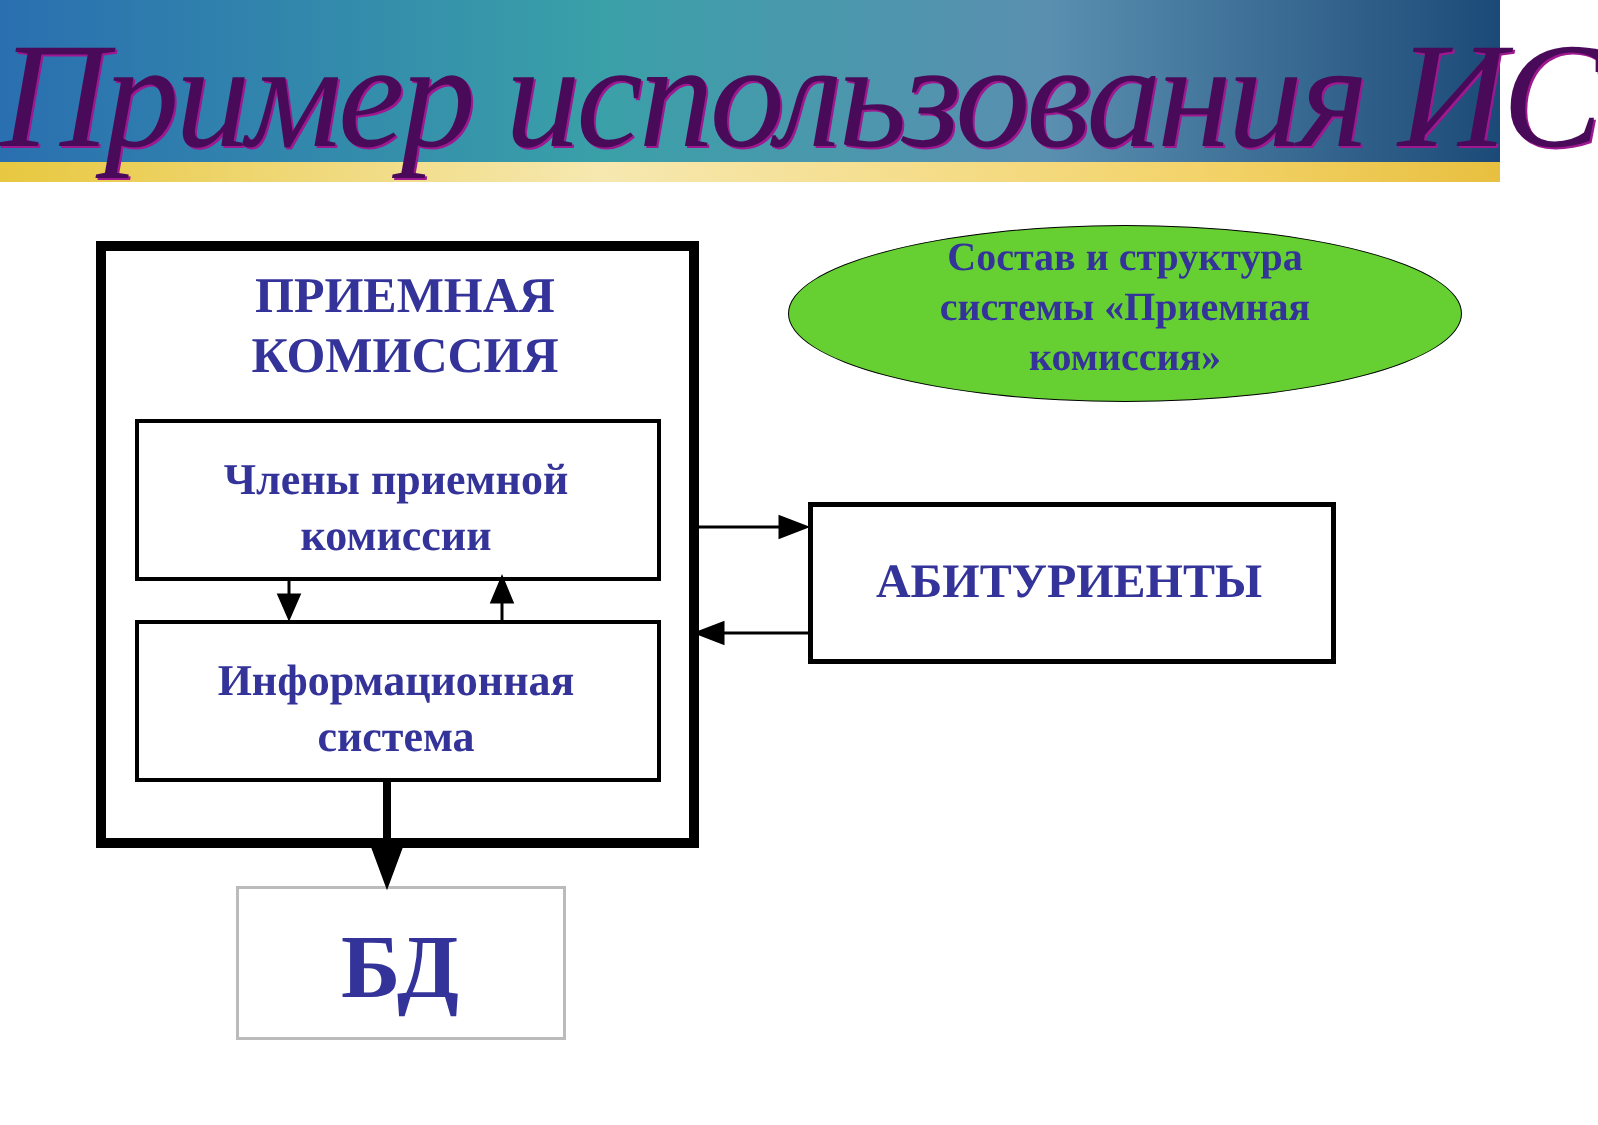Пример использования ИС
ПРИЕМНАЯ
КОМИССИЯ
Члены приемной
комиссии
Информационная
система
АБИТУРИЕНТЫ
БД
Состав и структура системы «Приемная комиссия»